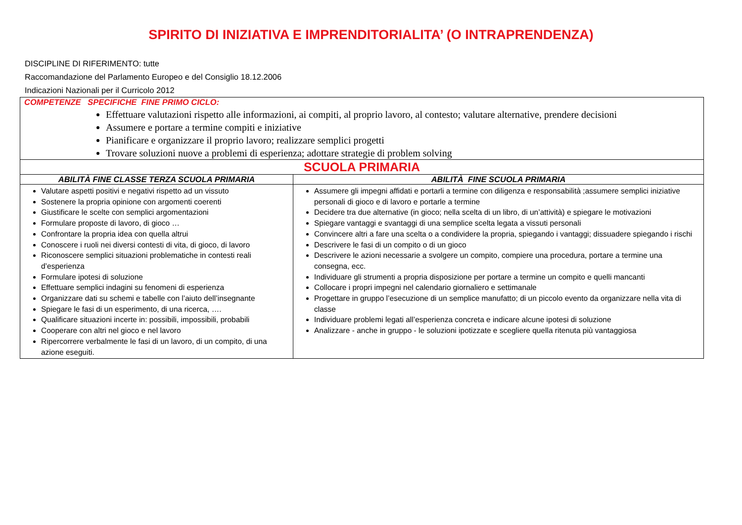SPIRITO DI INIZIATIVA E IMPRENDITORIALITA’ (O INTRAPRENDENZA)
DISCIPLINE DI RIFERIMENTO: tutte
Raccomandazione del Parlamento Europeo e del Consiglio 18.12.2006
Indicazioni Nazionali per il Curricolo 2012
| COMPETENZE SPECIFICHE FINE PRIMO CICLO: Effettuare valutazioni rispetto alle informazioni, ai compiti, al proprio lavoro, al contesto; valutare alternative, prendere decisioni Assumere e portare a termine compiti e iniziative Pianificare e organizzare il proprio lavoro; realizzare semplici progetti Trovare soluzioni nuove a problemi di esperienza; adottare strategie di problem solving | |
| SCUOLA PRIMARIA | |
| ABILITÀ FINE CLASSE TERZA SCUOLA PRIMARIA | ABILITÀ FINE SCUOLA PRIMARIA |
| Valutare aspetti positivi e negativi rispetto ad un vissuto Sostenere la propria opinione con argomenti coerenti Giustificare le scelte con semplici argomentazioni Formulare proposte di lavoro, di gioco … Confrontare la propria idea con quella altrui Conoscere i ruoli nei diversi contesti di vita, di gioco, di lavoro Riconoscere semplici situazioni problematiche in contesti reali d’esperienza Formulare ipotesi di soluzione Effettuare semplici indagini su fenomeni di esperienza Organizzare dati su schemi e tabelle con l’aiuto dell’insegnante Spiegare le fasi di un esperimento, di una ricerca, …. Qualificare situazioni incerte in: possibili, impossibili, probabili Cooperare con altri nel gioco e nel lavoro Ripercorrere verbalmente le fasi di un lavoro, di un compito, di una azione eseguiti. | Assumere gli impegni affidati e portarli a termine con diligenza e responsabilità ;assumere semplici iniziative personali di gioco e di lavoro e portarle a termine Decidere tra due alternative (in gioco; nella scelta di un libro, di un’attività) e spiegare le motivazioni Spiegare vantaggi e svantaggi di una semplice scelta legata a vissuti personali Convincere altri a fare una scelta o a condividere la propria, spiegando i vantaggi; dissuadere spiegando i rischi Descrivere le fasi di un compito o di un gioco Descrivere le azioni necessarie a svolgere un compito, compiere una procedura, portare a termine una consegna, ecc. Individuare gli strumenti a propria disposizione per portare a termine un compito e quelli mancanti Collocare i propri impegni nel calendario giornaliero e settimanale Progettare in gruppo l’esecuzione di un semplice manufatto; di un piccolo evento da organizzare nella vita di classe Individuare problemi legati all’esperienza concreta e indicare alcune ipotesi di soluzione Analizzare - anche in gruppo - le soluzioni ipotizzate e scegliere quella ritenuta più vantaggiosa |